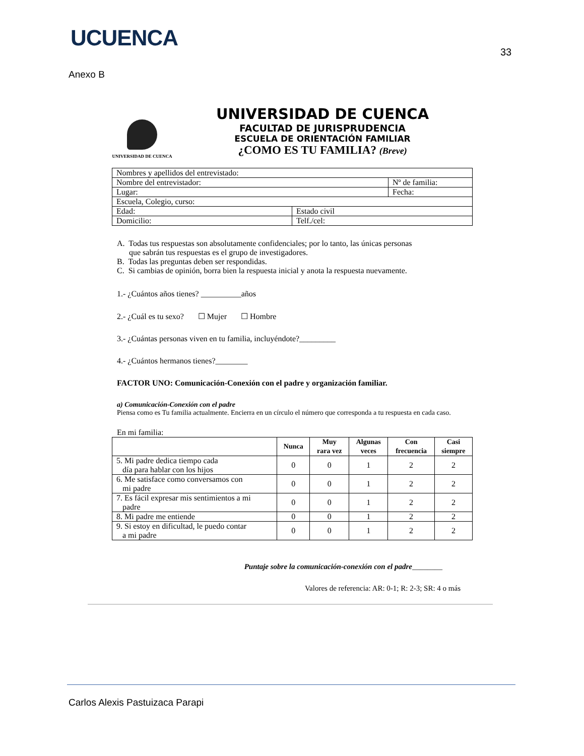UCUENCA
33
Anexo B
UNIVERSIDAD DE CUENCA
UNIVERSIDAD DE CUENCA
FACULTAD DE JURISPRUDENCIA
ESCUELA DE ORIENTACIÓN FAMILIAR
¿COMO ES TU FAMILIA? (Breve)
| Nombres y apellidos del entrevistado: | | |
| Nombre del entrevistador: | | Nº de familia: |
| Lugar: | | Fecha: |
| Escuela, Colegio, curso: | | |
| Edad: | Estado civil | |
| Domicilio: | Telf./cel: | |
A. Todas tus respuestas son absolutamente confidenciales; por lo tanto, las únicas personas
que sabrán tus respuestas es el grupo de investigadores.
B. Todas las preguntas deben ser respondidas.
C. Si cambias de opinión, borra bien la respuesta inicial y anota la respuesta nuevamente.
1.- ¿Cuántos años tienes? __________años
2.- ¿Cuál es tu sexo? ☐ Mujer ☐ Hombre
3.- ¿Cuántas personas viven en tu familia, incluyéndote?_________
4.- ¿Cuántos hermanos tienes?________
FACTOR UNO: Comunicación-Conexión con el padre y organización familiar.
a) Comunicación-Conexión con el padre
Piensa como es Tu familia actualmente. Encierra en un círculo el número que corresponda a tu respuesta en cada caso.
En mi familia:
| | Nunca | Muy rara vez | Algunas veces | Con frecuencia | Casi siempre |
| --- | --- | --- | --- | --- | --- |
| 5. Mi padre dedica tiempo cada día para hablar con los hijos | 0 | 0 | 1 | 2 | 2 |
| 6. Me satisface como conversamos con mi padre | 0 | 0 | 1 | 2 | 2 |
| 7. Es fácil expresar mis sentimientos a mi padre | 0 | 0 | 1 | 2 | 2 |
| 8. Mi padre me entiende | 0 | 0 | 1 | 2 | 2 |
| 9. Si estoy en dificultad, le puedo contar a mi padre | 0 | 0 | 1 | 2 | 2 |
Puntaje sobre la comunicación-conexión con el padre________
Valores de referencia: AR: 0-1; R: 2-3; SR: 4 o más
Carlos Alexis Pastuizaca Parapi